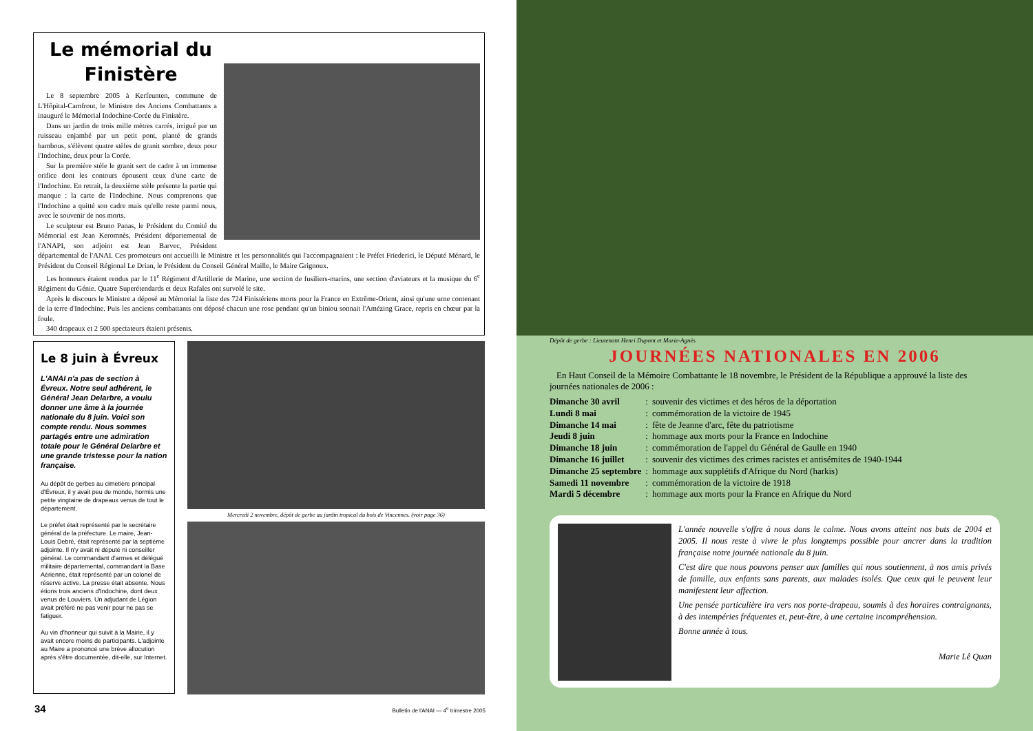Le mémorial du Finistère
Le 8 septembre 2005 à Kerfeunten, commune de L'Hôpital-Camfrout, le Ministre des Anciens Combattants a inauguré le Mémorial Indochine-Corée du Finistère.
Dans un jardin de trois mille mètres carrés, irrigué par un ruisseau enjambé par un petit pont, planté de grands bambous, s'élèvent quatre stèles de granit sombre, deux pour l'Indochine, deux pour la Corée.
Sur la première stèle le granit sert de cadre à un immense orifice dont les contours épousent ceux d'une carte de l'Indochine. En retrait, la deuxième stèle présente la partie qui manque : la carte de l'Indochine. Nous comprenons que l'Indochine a quitté son cadre mais qu'elle reste parmi nous, avec le souvenir de nos morts.
Le sculpteur est Bruno Panas, le Président du Comité du Mémorial est Jean Keromnès, Président départemental de l'ANAPI, son adjoint est Jean Barvec, Président départemental de l'ANAI. Ces promoteurs ont accueilli le Ministre et les personnalités qui l'accompagnaient : le Préfet Friederici, le Député Ménard, le Président du Conseil Régional Le Drian, le Président du Conseil Général Maille, le Maire Grignoux.
Les honneurs étaient rendus par le 11<sup>e</sup> Régiment d'Artillerie de Marine, une section de fusiliers-marins, une section d'aviateurs et la musique du 6<sup>e</sup> Régiment du Génie. Quatre Superétendards et deux Rafales ont survolé le site.
Après le discours le Ministre a déposé au Mémorial la liste des 724 Finistériens morts pour la France en Extrême-Orient, ainsi qu'une urne contenant de la terre d'Indochine. Puis les anciens combattants ont déposé chacun une rose pendant qu'un biniou sonnait l'Amézing Grace, repris en chœur par la foule.
340 drapeaux et 2 500 spectateurs étaient présents.
Le 8 juin à Évreux
L'ANAI n'a pas de section à Évreux. Notre seul adhérent, le Général Jean Delarbre, a voulu donner une âme à la journée nationale du 8 juin. Voici son compte rendu. Nous sommes partagés entre une admiration totale pour le Général Delarbre et une grande tristesse pour la nation française.
Au dépôt de gerbes au cimetière principal d'Évreux, il y avait peu de monde, hormis une petite vingtaine de drapeaux venus de tout le département.
Le préfet était représenté par le secrétaire général de la préfecture. Le maire, Jean-Louis Debré, était représenté par la septième adjointe. Il n'y avait ni député ni conseiller général. Le commandant d'armes et délégué militaire départemental, commandant la Base Aérienne, était représenté par un colonel de réserve active. La presse était absente. Nous étions trois anciens d'Indochine, dont deux venus de Louviers. Un adjudant de Légion avait préféré ne pas venir pour ne pas se fatiguer.
Au vin d'honneur qui suivit à la Mairie, il y avait encore moins de participants. L'adjointe au Maire a prononcé une brève allocution après s'être documentée, dit-elle, sur Internet.
Mercredi 2 novembre, dépôt de gerbe au jardin tropical du bois de Vincennes. (voir page 36)
34 Bulletin de l'ANAI — 4<sup>e</sup> trimestre 2005
Dépôt de gerbe : Lieutenant Henri Dupont et Marie-Agnès
JOURNÉES NATIONALES EN 2006
En Haut Conseil de la Mémoire Combattante le 18 novembre, le Président de la République a approuvé la liste des journées nationales de 2006 :
| Dimanche 30 avril | : | souvenir des victimes et des héros de la déportation |
| Lundi 8 mai | : | commémoration de la victoire de 1945 |
| Dimanche 14 mai | : | fête de Jeanne d'arc, fête du patriotisme |
| Jeudi 8 juin | : | hommage aux morts pour la France en Indochine |
| Dimanche 18 juin | : | commémoration de l'appel du Général de Gaulle en 1940 |
| Dimanche 16 juillet | : | souvenir des victimes des crimes racistes et antisémites de 1940-1944 |
| Dimanche 25 septembre | : | hommage aux supplétifs d'Afrique du Nord (harkis) |
| Samedi 11 novembre | : | commémoration de la victoire de 1918 |
| Mardi 5 décembre | : | hommage aux morts pour la France en Afrique du Nord |
L'année nouvelle s'offre à nous dans le calme. Nous avons atteint nos buts de 2004 et 2005. Il nous reste à vivre le plus longtemps possible pour ancrer dans la tradition française notre journée nationale du 8 juin.
C'est dire que nous pouvons penser aux familles qui nous soutiennent, à nos amis privés de famille, aux enfants sans parents, aux malades isolés. Que ceux qui le peuvent leur manifestent leur affection.
Une pensée particulière ira vers nos porte-drapeau, soumis à des horaires contraignants, à des intempéries fréquentes et, peut-être, à une certaine incompréhension.
Bonne année à tous.
Marie Lê Quan